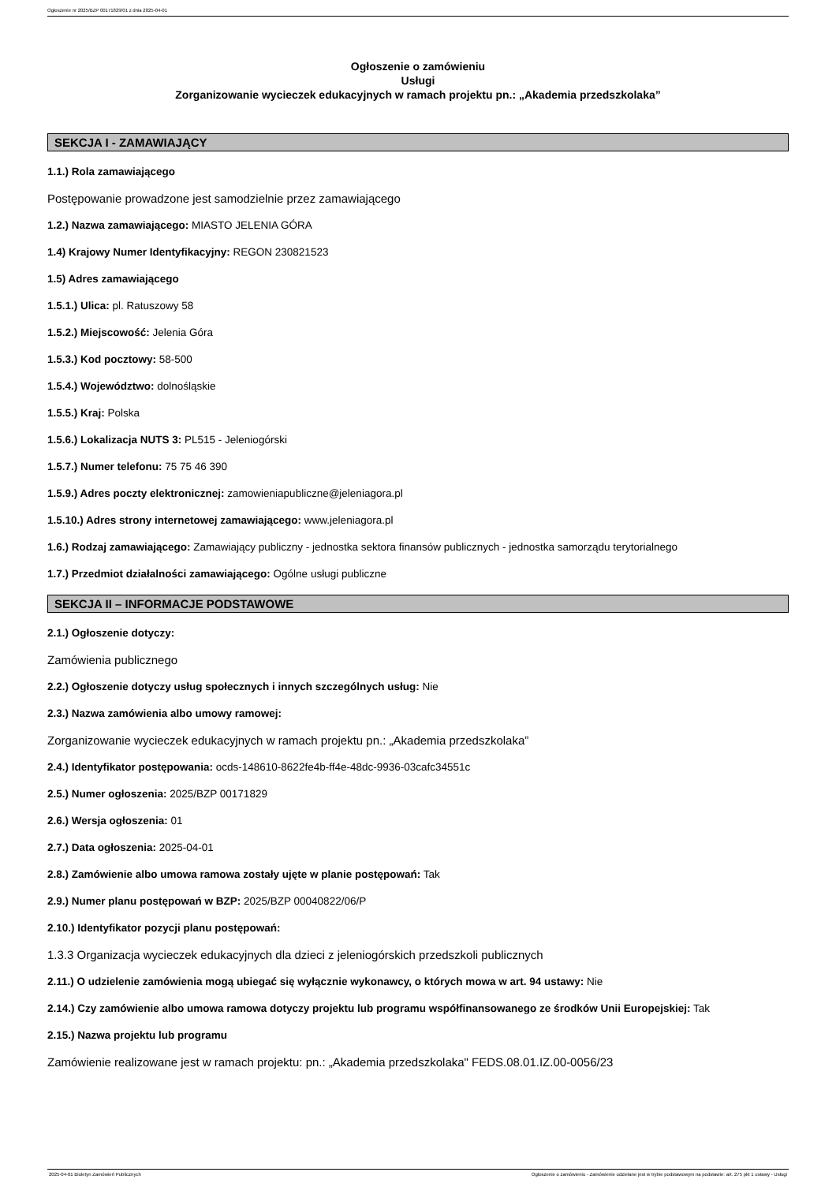Ogłoszenie nr 2025/BZP 00171829/01 z dnia 2025-04-01
Ogłoszenie o zamówieniu
Usługi
Zorganizowanie wycieczek edukacyjnych w ramach projektu pn.: „Akademia przedszkolaka”
SEKCJA I - ZAMAWIAJĄCY
1.1.) Rola zamawiającego
Postępowanie prowadzone jest samodzielnie przez zamawiającego
1.2.) Nazwa zamawiającego: MIASTO JELENIA GÓRA
1.4) Krajowy Numer Identyfikacyjny: REGON 230821523
1.5) Adres zamawiającego
1.5.1.) Ulica: pl. Ratuszowy 58
1.5.2.) Miejscowość: Jelenia Góra
1.5.3.) Kod pocztowy: 58-500
1.5.4.) Województwo: dolnośląskie
1.5.5.) Kraj: Polska
1.5.6.) Lokalizacja NUTS 3: PL515 - Jeleniogórski
1.5.7.) Numer telefonu: 75 75 46 390
1.5.9.) Adres poczty elektronicznej: zamowieniapubliczne@jeleniagora.pl
1.5.10.) Adres strony internetowej zamawiającego: www.jeleniagora.pl
1.6.) Rodzaj zamawiającego: Zamawiający publiczny - jednostka sektora finansów publicznych - jednostka samorządu terytorialnego
1.7.) Przedmiot działalności zamawiającego: Ogólne usługi publiczne
SEKCJA II – INFORMACJE PODSTAWOWE
2.1.) Ogłoszenie dotyczy:
Zamówienia publicznego
2.2.) Ogłoszenie dotyczy usług społecznych i innych szczególnych usług: Nie
2.3.) Nazwa zamówienia albo umowy ramowej:
Zorganizowanie wycieczek edukacyjnych w ramach projektu pn.: „Akademia przedszkolaka”
2.4.) Identyfikator postępowania: ocds-148610-8622fe4b-ff4e-48dc-9936-03cafc34551c
2.5.) Numer ogłoszenia: 2025/BZP 00171829
2.6.) Wersja ogłoszenia: 01
2.7.) Data ogłoszenia: 2025-04-01
2.8.) Zamówienie albo umowa ramowa zostały ujęte w planie postępowań: Tak
2.9.) Numer planu postępowań w BZP: 2025/BZP 00040822/06/P
2.10.) Identyfikator pozycji planu postępowań:
1.3.3 Organizacja wycieczek edukacyjnych dla dzieci z jeleniogórskich przedszkoli publicznych
2.11.) O udzielenie zamówienia mogą ubiegać się wyłącznie wykonawcy, o których mowa w art. 94 ustawy: Nie
2.14.) Czy zamówienie albo umowa ramowa dotyczy projektu lub programu współfinansowanego ze środków Unii Europejskiej: Tak
2.15.) Nazwa projektu lub programu
Zamówienie realizowane jest w ramach projektu: pn.: „Akademia przedszkolaka" FEDS.08.01.IZ.00-0056/23
2025-04-01 Biuletyn Zamówień Publicznych Ogłoszenie o zamówieniu - Zamówienie udzielane jest w trybie podstawowym na podstawie: art. 275 pkt 1 ustawy - Usługi